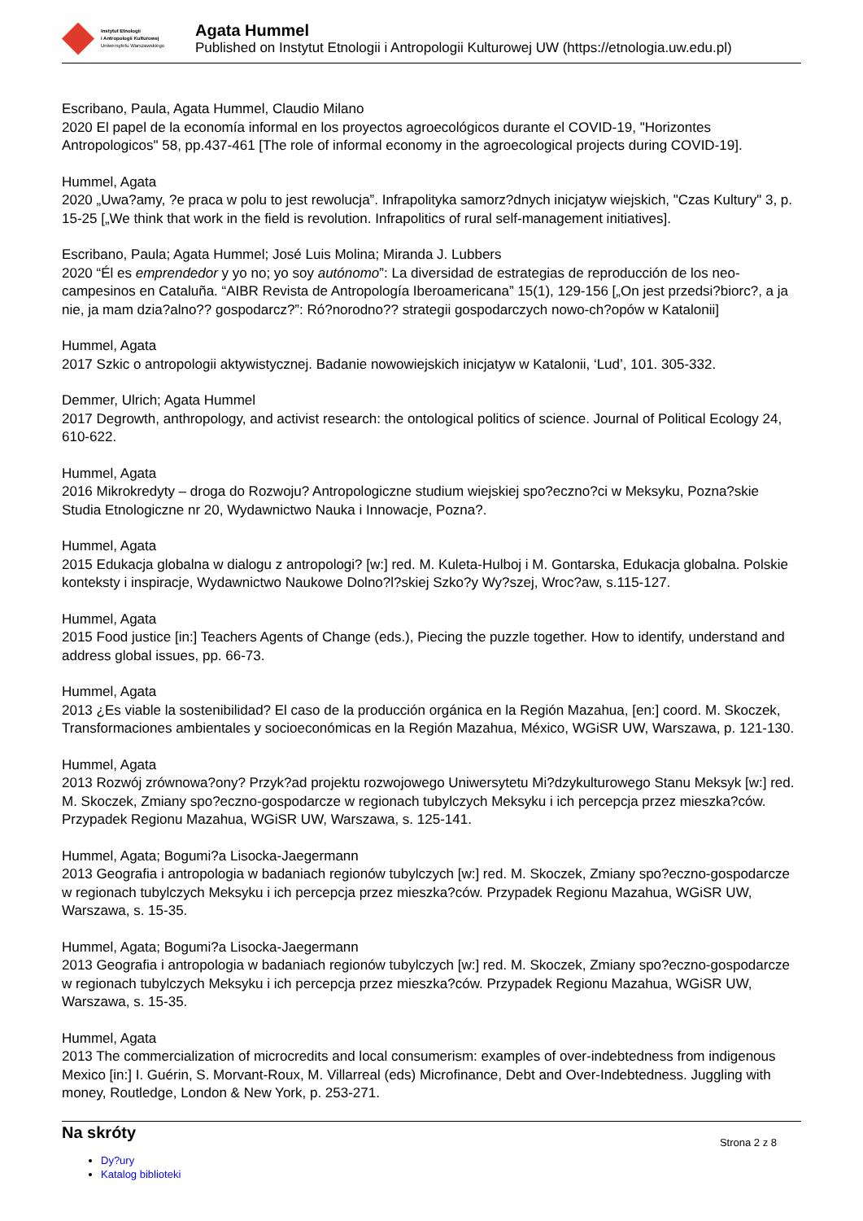Instytut Etnologii
i Antropologii Kulturowej
Uniwersytetu Warszawskiego
Agata Hummel
Published on Instytut Etnologii i Antropologii Kulturowej UW (https://etnologia.uw.edu.pl)
Escribano, Paula, Agata Hummel, Claudio Milano
2020 El papel de la economía informal en los proyectos agroecológicos durante el COVID-19, "Horizontes Antropologicos" 58, pp.437-461 [The role of informal economy in the agroecological projects during COVID-19].
Hummel, Agata
2020 „Uwa?amy, ?e praca w polu to jest rewolucja”. Infrapolityka samorz?dnych inicjatyw wiejskich, "Czas Kultury" 3, p. 15-25 [„We think that work in the field is revolution. Infrapolitics of rural self-management initiatives].
Escribano, Paula; Agata Hummel; José Luis Molina; Miranda J. Lubbers
2020 “Él es emprendedor y yo no; yo soy autónomo”: La diversidad de estrategias de reproducción de los neo-campesinos en Cataluña. “AIBR Revista de Antropología Iberoamericana” 15(1), 129-156 [„On jest przedsi?biorc?, a ja nie, ja mam dzia?alno?? gospodarcz?”: Ró?norodno?? strategii gospodarczych nowo-ch?opów w Katalonii]
Hummel, Agata
2017 Szkic o antropologii aktywistycznej. Badanie nowowiejskich inicjatyw w Katalonii, ‘Lud’, 101. 305-332.
Demmer, Ulrich; Agata Hummel
2017 Degrowth, anthropology, and activist research: the ontological politics of science. Journal of Political Ecology 24, 610-622.
Hummel, Agata
2016 Mikrokredyty – droga do Rozwoju? Antropologiczne studium wiejskiej spo?eczno?ci w Meksyku, Pozna?skie Studia Etnologiczne nr 20, Wydawnictwo Nauka i Innowacje, Pozna?.
Hummel, Agata
2015 Edukacja globalna w dialogu z antropologi? [w:] red. M. Kuleta-Hulboj i M. Gontarska, Edukacja globalna. Polskie konteksty i inspiracje, Wydawnictwo Naukowe Dolno?l?skiej Szko?y Wy?szej, Wroc?aw, s.115-127.
Hummel, Agata
2015 Food justice [in:] Teachers Agents of Change (eds.), Piecing the puzzle together. How to identify, understand and address global issues, pp. 66-73.
Hummel, Agata
2013 ¿Es viable la sostenibilidad? El caso de la producción orgánica en la Región Mazahua, [en:] coord. M. Skoczek, Transformaciones ambientales y socioeconómicas en la Región Mazahua, México, WGiSR UW, Warszawa, p. 121-130.
Hummel, Agata
2013 Rozwój zrównowa?ony? Przyk?ad projektu rozwojowego Uniwersytetu Mi?dzykulturowego Stanu Meksyk [w:] red. M. Skoczek, Zmiany spo?eczno-gospodarcze w regionach tubylczych Meksyku i ich percepcja przez mieszka?ców. Przypadek Regionu Mazahua, WGiSR UW, Warszawa, s. 125-141.
Hummel, Agata; Bogumi?a Lisocka-Jaegermann
2013 Geografia i antropologia w badaniach regionów tubylczych [w:] red. M. Skoczek, Zmiany spo?eczno-gospodarcze w regionach tubylczych Meksyku i ich percepcja przez mieszka?ców. Przypadek Regionu Mazahua, WGiSR UW, Warszawa, s. 15-35.
Hummel, Agata; Bogumi?a Lisocka-Jaegermann
2013 Geografia i antropologia w badaniach regionów tubylczych [w:] red. M. Skoczek, Zmiany spo?eczno-gospodarcze w regionach tubylczych Meksyku i ich percepcja przez mieszka?ców. Przypadek Regionu Mazahua, WGiSR UW, Warszawa, s. 15-35.
Hummel, Agata
2013 The commercialization of microcredits and local consumerism: examples of over-indebtedness from indigenous Mexico [in:] I. Guérin, S. Morvant-Roux, M. Villarreal (eds) Microfinance, Debt and Over-Indebtedness. Juggling with money, Routledge, London & New York, p. 253-271.
Na skróty
Dy?ury
Katalog biblioteki
Strona 2 z 8